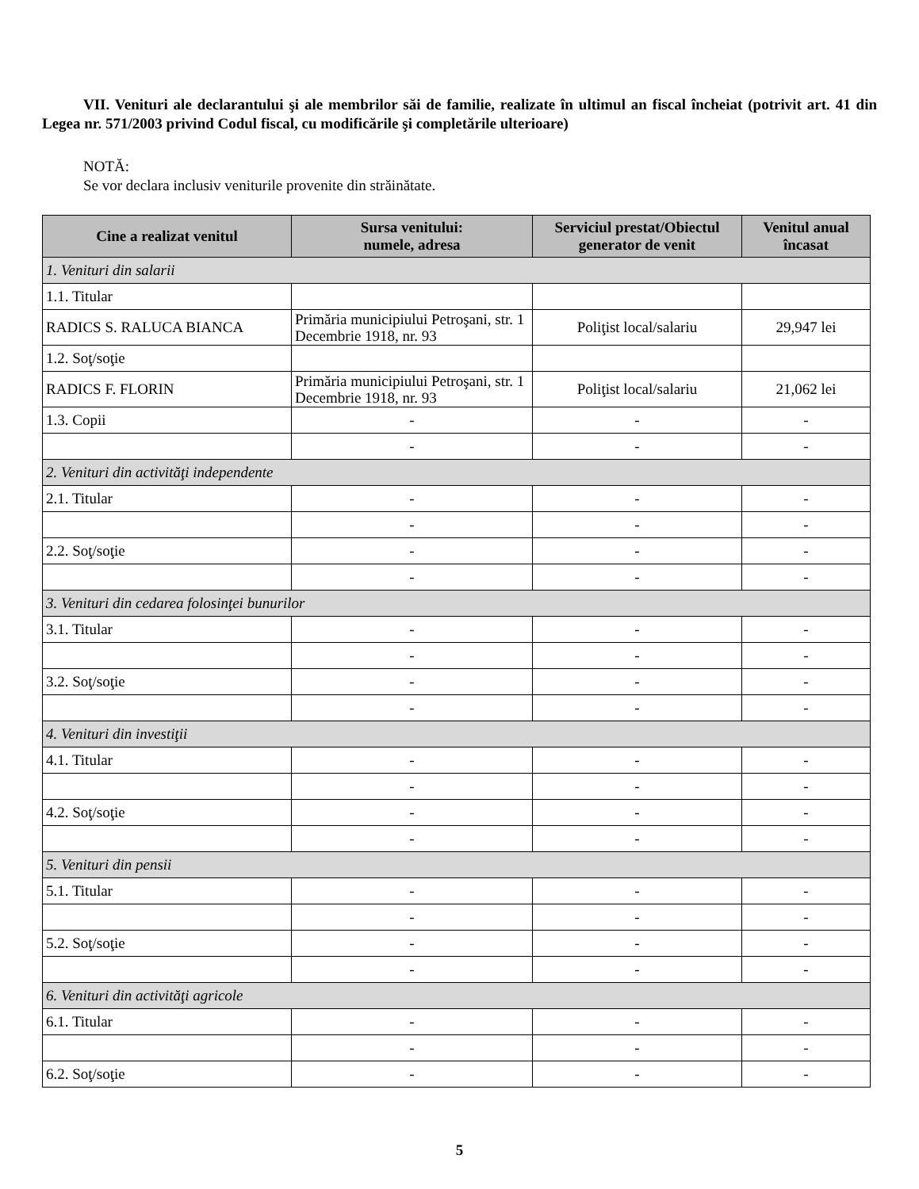VII. Venituri ale declarantului şi ale membrilor săi de familie, realizate în ultimul an fiscal încheiat (potrivit art. 41 din Legea nr. 571/2003 privind Codul fiscal, cu modificările şi completările ulterioare)
NOTĂ:
Se vor declara inclusiv veniturile provenite din străinătate.
| Cine a realizat venitul | Sursa venitului: numele, adresa | Serviciul prestat/Obiectul generator de venit | Venitul anual încasat |
| --- | --- | --- | --- |
| 1. Venituri din salarii | | | |
| 1.1. Titular | | | |
| RADICS S. RALUCA BIANCA | Primăria municipiului Petroşani, str. 1 Decembrie 1918, nr. 93 | Poliţist local/salariu | 29,947 lei |
| 1.2. Soţ/soţie | | | |
| RADICS F. FLORIN | Primăria municipiului Petroşani, str. 1 Decembrie 1918, nr. 93 | Poliţist local/salariu | 21,062 lei |
| 1.3. Copii | - | - | - |
| | - | - | - |
| 2. Venituri din activităţi independente | | | |
| 2.1. Titular | - | - | - |
| | - | - | - |
| 2.2. Soţ/soţie | - | - | - |
| | - | - | - |
| 3. Venituri din cedarea folosinţei bunurilor | | | |
| 3.1. Titular | - | - | - |
| | - | - | - |
| 3.2. Soţ/soţie | - | - | - |
| | - | - | - |
| 4. Venituri din investiţii | | | |
| 4.1. Titular | - | - | - |
| | - | - | - |
| 4.2. Soţ/soţie | - | - | - |
| | - | - | - |
| 5. Venituri din pensii | | | |
| 5.1. Titular | - | - | - |
| | - | - | - |
| 5.2. Soţ/soţie | - | - | - |
| | - | - | - |
| 6. Venituri din activităţi agricole | | | |
| 6.1. Titular | - | - | - |
| | - | - | - |
| 6.2. Soţ/soţie | - | - | - |
5